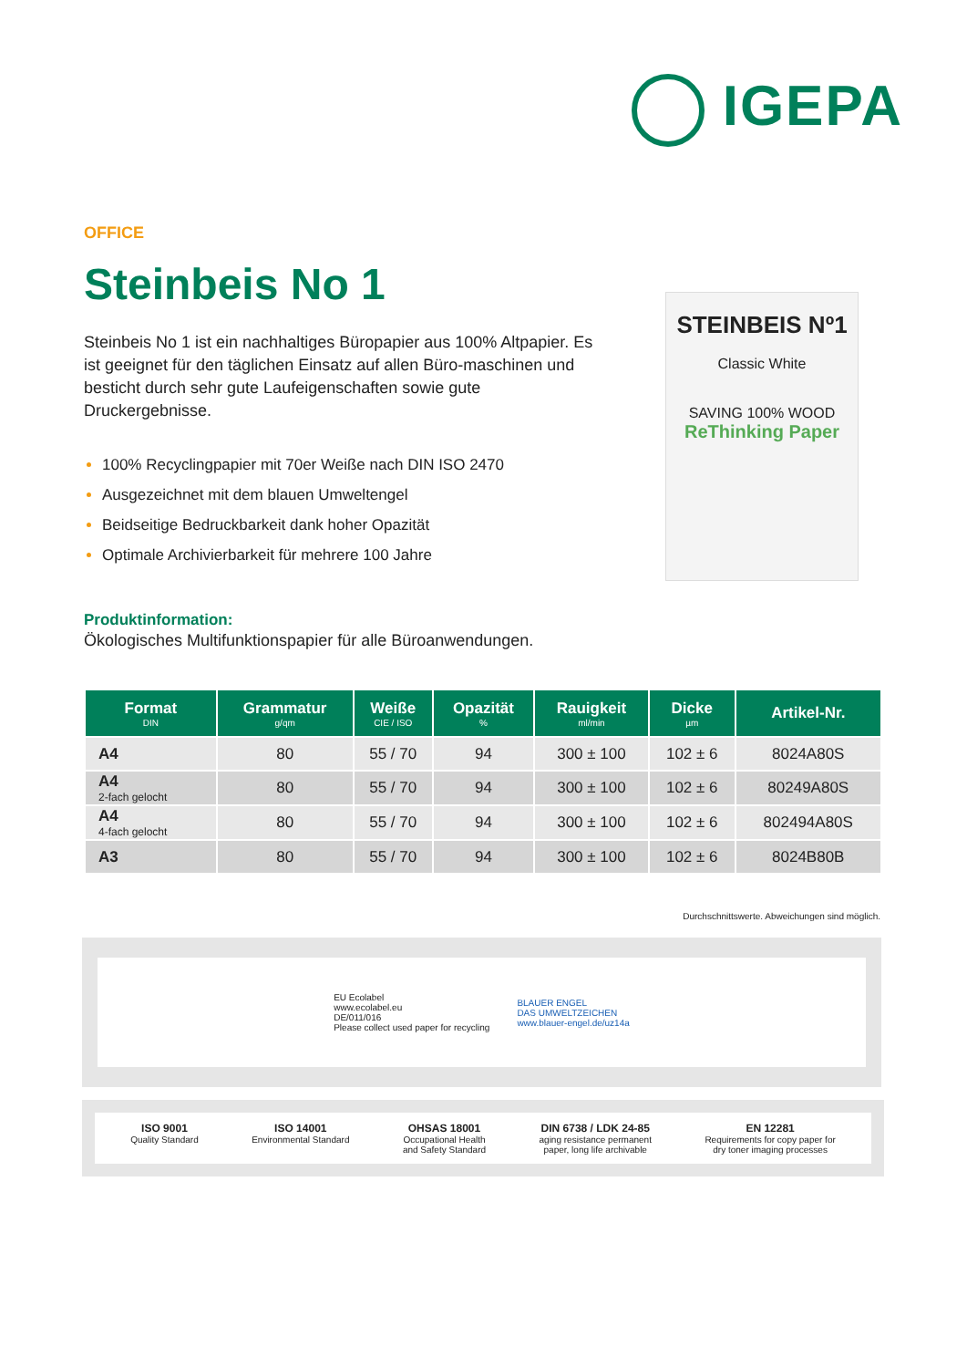IGEPA
OFFICE
Steinbeis No 1
Steinbeis No 1 ist ein nachhaltiges Büropapier aus 100% Altpapier. Es ist geeignet für den täglichen Einsatz auf allen Büro-maschinen und besticht durch sehr gute Laufeigenschaften sowie gute Druckergebnisse.
100% Recyclingpapier mit 70er Weiße nach DIN ISO 2470
Ausgezeichnet mit dem blauen Umweltengel
Beidseitige Bedruckbarkeit dank hoher Opazität
Optimale Archivierbarkeit für mehrere 100 Jahre
STEINBEIS Nº1
Classic White
SAVING 100% WOOD
ReThinking Paper
Produktinformation:
Ökologisches Multifunktionspapier für alle Büroanwendungen.
| Format DIN | Grammatur g/qm | Weiße CIE / ISO | Opazität % | Rauigkeit ml/min | Dicke µm | Artikel-Nr. |
| --- | --- | --- | --- | --- | --- | --- |
| A4 | 80 | 55 / 70 | 94 | 300 ± 100 | 102 ± 6 | 8024A80S |
| A4 2-fach gelocht | 80 | 55 / 70 | 94 | 300 ± 100 | 102 ± 6 | 80249A80S |
| A4 4-fach gelocht | 80 | 55 / 70 | 94 | 300 ± 100 | 102 ± 6 | 802494A80S |
| A3 | 80 | 55 / 70 | 94 | 300 ± 100 | 102 ± 6 | 8024B80B |
Durchschnittswerte. Abweichungen sind möglich.
EU Ecolabel
www.ecolabel.eu
DE/011/016
Please collect used paper for recycling BLAUER ENGEL
DAS UMWELTZEICHEN
www.blauer-engel.de/uz14a
ISO 9001
Quality Standard ISO 14001
Environmental Standard OHSAS 18001
Occupational Health
and Safety Standard DIN 6738 / LDK 24-85
aging resistance permanent
paper, long life archivable EN 12281
Requirements for copy paper for
dry toner imaging processes